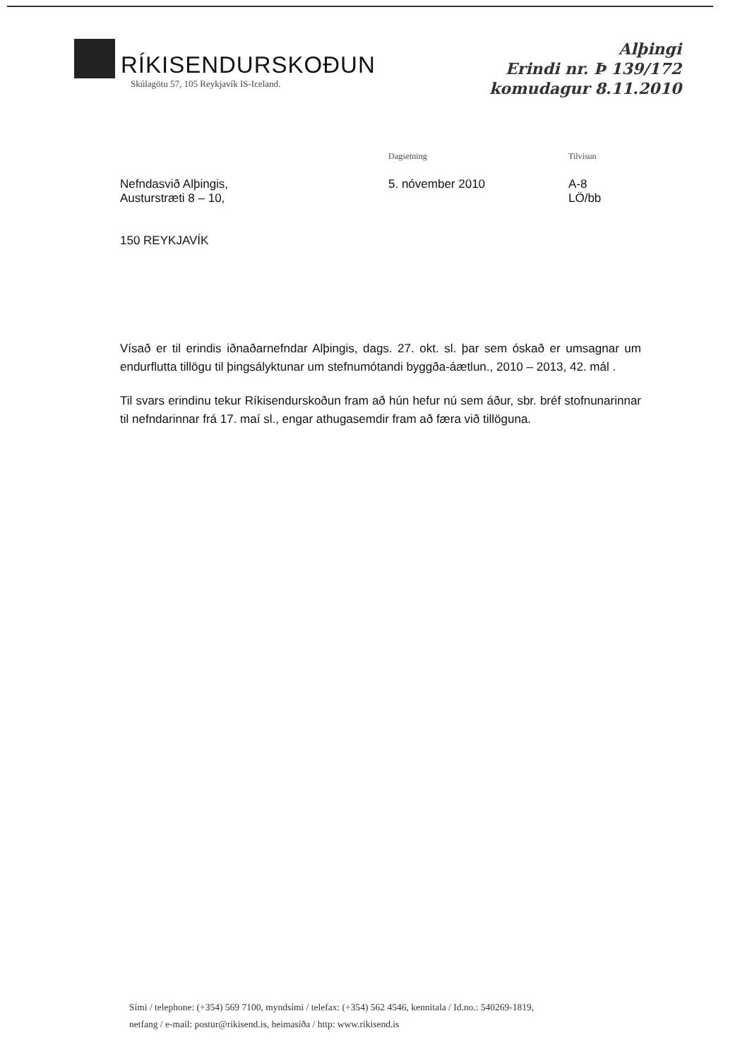RÍKISENDURSKOÐUN
Skúlagötu 57, 105 Reykjavík IS-Iceland.
Alþingi
Erindi nr. Þ 139/172
komudagur 8.11.2010
Nefndasvið Alþingis,
Austurstræti 8 – 10,
150 REYKJAVÍK
Dagsetning
5. nóvember 2010
Tilvísun
A-8
LÖ/bb
Vísað er til erindis iðnaðarnefndar Alþingis, dags. 27. okt. sl. þar sem óskað er umsagnar um endurflutta tillögu til þingsályktunar um stefnumótandi byggða-áætlun., 2010 – 2013, 42. mál .
Til svars erindinu tekur Ríkisendurskoðun fram að hún hefur nú sem áður, sbr. bréf stofnunarinnar til nefndarinnar frá 17. maí sl., engar athugasemdir fram að færa við tillöguna.
Sími / telephone: (+354) 569 7100, myndsími / telefax: (+354) 562 4546, kennitala / Id.no.: 540269-1819,
netfang / e-mail: postur@rikisend.is, heimasíða / http: www.rikisend.is